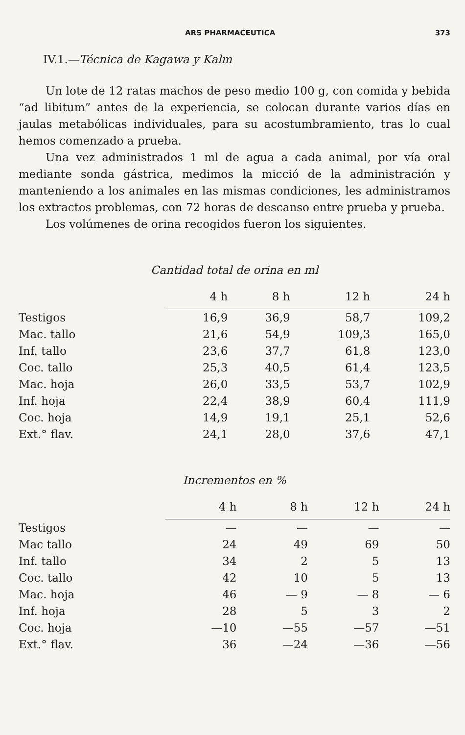ARS PHARMACEUTICA 373
IV.1.—Técnica de Kagawa y Kalm
Un lote de 12 ratas machos de peso medio 100 g, con comida y bebida “ad libitum” antes de la experiencia, se colocan durante varios días en jaulas metabólicas individuales, para su acostumbramiento, tras lo cual hemos comenzado a prueba.
Una vez administrados 1 ml de agua a cada animal, por vía oral mediante sonda gástrica, medimos la micció de la administración y manteniendo a los animales en las mismas condiciones, les administramos los extractos problemas, con 72 horas de descanso entre prueba y prueba.
Los volúmenes de orina recogidos fueron los siguientes.
Cantidad total de orina en ml
| | 4 h | 8 h | 12 h | 24 h |
| --- | --- | --- | --- | --- |
| Testigos | 16,9 | 36,9 | 58,7 | 109,2 |
| Mac. tallo | 21,6 | 54,9 | 109,3 | 165,0 |
| Inf. tallo | 23,6 | 37,7 | 61,8 | 123,0 |
| Coc. tallo | 25,3 | 40,5 | 61,4 | 123,5 |
| Mac. hoja | 26,0 | 33,5 | 53,7 | 102,9 |
| Inf. hoja | 22,4 | 38,9 | 60,4 | 111,9 |
| Coc. hoja | 14,9 | 19,1 | 25,1 | 52,6 |
| Ext.° flav. | 24,1 | 28,0 | 37,6 | 47,1 |
Incrementos en %
| | 4 h | 8 h | 12 h | 24 h |
| --- | --- | --- | --- | --- |
| Testigos | — | — | — | — |
| Mac tallo | 24 | 49 | 69 | 50 |
| Inf. tallo | 34 | 2 | 5 | 13 |
| Coc. tallo | 42 | 10 | 5 | 13 |
| Mac. hoja | 46 | — 9 | — 8 | — 6 |
| Inf. hoja | 28 | 5 | 3 | 2 |
| Coc. hoja | —10 | —55 | —57 | —51 |
| Ext.° flav. | 36 | —24 | —36 | —56 |